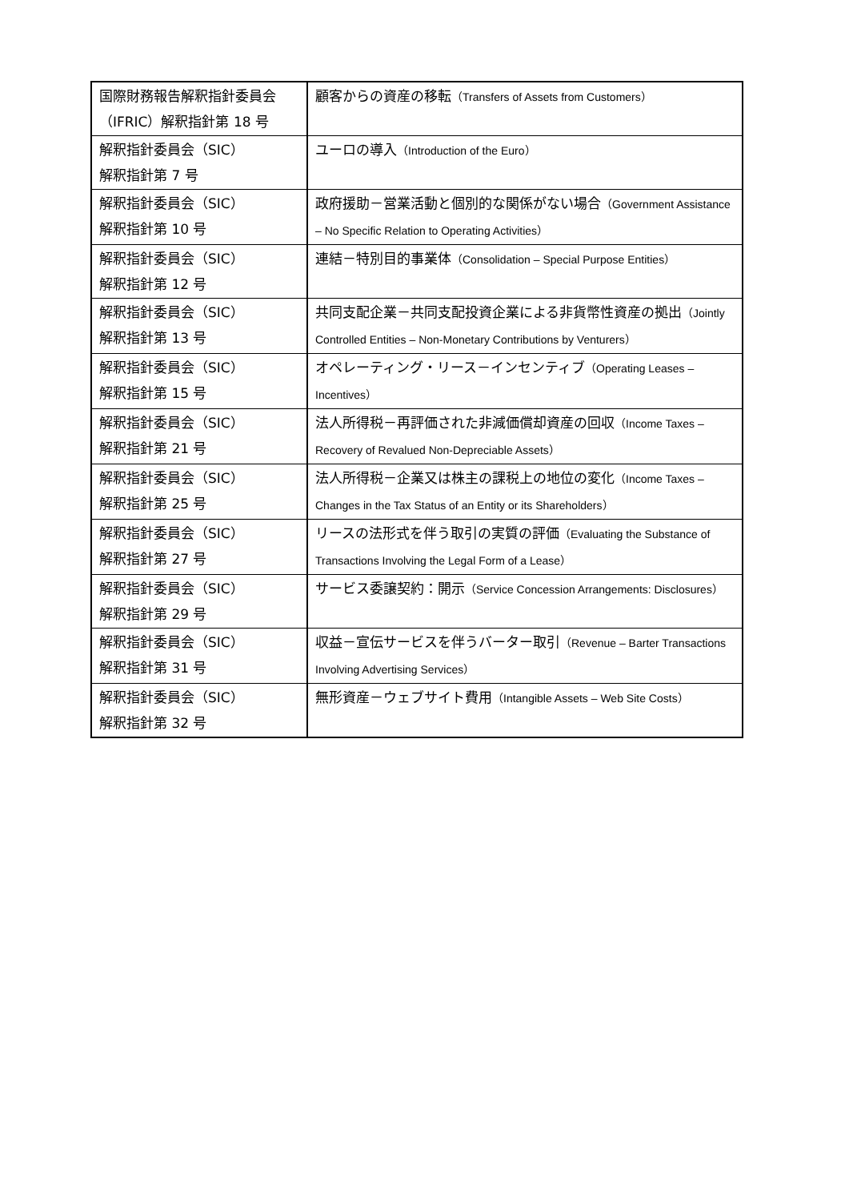| 国際財務報告解釈指針委員会（IFRIC）解釈指針第 18 号 | 顧客からの資産の移転 （Transfers of Assets from Customers） |
| 解釈指針委員会（SIC） 解釈指針第 7 号 | ユーロの導入 （Introduction of the Euro） |
| 解釈指針委員会（SIC） 解釈指針第 10 号 | 政府援助－営業活動と個別的な関係がない場合 （Government Assistance – No Specific Relation to Operating Activities） |
| 解釈指針委員会（SIC） 解釈指針第 12 号 | 連結－特別目的事業体 （Consolidation – Special Purpose Entities） |
| 解釈指針委員会（SIC） 解釈指針第 13 号 | 共同支配企業－共同支配投資企業による非貨幣性資産の拠出 （Jointly Controlled Entities – Non-Monetary Contributions by Venturers） |
| 解釈指針委員会（SIC） 解釈指針第 15 号 | オペレーティング・リース－インセンティブ （Operating Leases – Incentives） |
| 解釈指針委員会（SIC） 解釈指針第 21 号 | 法人所得税－再評価された非減価償却資産の回収 （Income Taxes – Recovery of Revalued Non-Depreciable Assets） |
| 解釈指針委員会（SIC） 解釈指針第 25 号 | 法人所得税－企業又は株主の課税上の地位の変化 （Income Taxes – Changes in the Tax Status of an Entity or its Shareholders） |
| 解釈指針委員会（SIC） 解釈指針第 27 号 | リースの法形式を伴う取引の実質の評価 （Evaluating the Substance of Transactions Involving the Legal Form of a Lease） |
| 解釈指針委員会（SIC） 解釈指針第 29 号 | サービス委譲契約：開示 （Service Concession Arrangements: Disclosures） |
| 解釈指針委員会（SIC） 解釈指針第 31 号 | 収益－宣伝サービスを伴うバーター取引 （Revenue – Barter Transactions Involving Advertising Services） |
| 解釈指針委員会（SIC） 解釈指針第 32 号 | 無形資産－ウェブサイト費用 （Intangible Assets – Web Site Costs） |